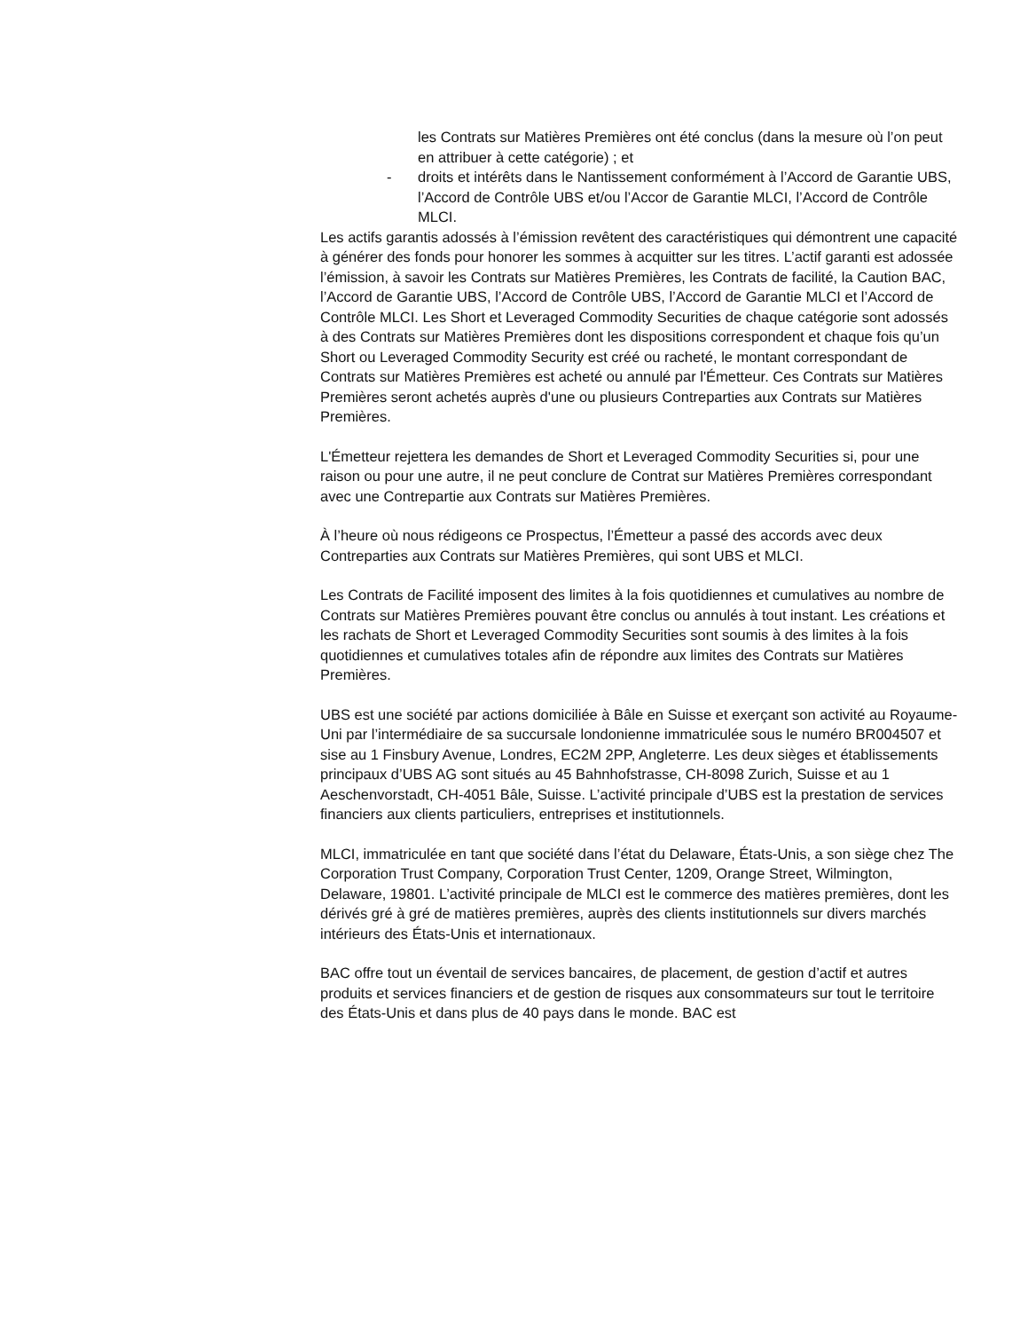les Contrats sur Matières Premières ont été conclus (dans la mesure où l’on peut en attribuer à cette catégorie) ; et
- droits et intérêts dans le Nantissement conformément à l’Accord de Garantie UBS, l’Accord de Contrôle UBS et/ou l’Accor de Garantie MLCI, l’Accord de Contrôle MLCI.
Les actifs garantis adossés à l’émission revêtent des caractéristiques qui démontrent une capacité à générer des fonds pour honorer les sommes à acquitter sur les titres. L’actif garanti est adossée l’émission, à savoir les Contrats sur Matières Premières, les Contrats de facilité, la Caution BAC, l’Accord de Garantie UBS, l’Accord de Contrôle UBS, l’Accord de Garantie MLCI et l’Accord de Contrôle MLCI. Les Short et Leveraged Commodity Securities de chaque catégorie sont adossés à des Contrats sur Matières Premières dont les dispositions correspondent et chaque fois qu’un Short ou Leveraged Commodity Security est créé ou racheté, le montant correspondant de Contrats sur Matières Premières est acheté ou annulé par l'Émetteur. Ces Contrats sur Matières Premières seront achetés auprès d'une ou plusieurs Contreparties aux Contrats sur Matières Premières.
L'Émetteur rejettera les demandes de Short et Leveraged Commodity Securities si, pour une raison ou pour une autre, il ne peut conclure de Contrat sur Matières Premières correspondant avec une Contrepartie aux Contrats sur Matières Premières.
À l’heure où nous rédigeons ce Prospectus, l’Émetteur a passé des accords avec deux Contreparties aux Contrats sur Matières Premières, qui sont UBS et MLCI.
Les Contrats de Facilité imposent des limites à la fois quotidiennes et cumulatives au nombre de Contrats sur Matières Premières pouvant être conclus ou annulés à tout instant. Les créations et les rachats de Short et Leveraged Commodity Securities sont soumis à des limites à la fois quotidiennes et cumulatives totales afin de répondre aux limites des Contrats sur Matières Premières.
UBS est une société par actions domiciliée à Bâle en Suisse et exerçant son activité au Royaume-Uni par l’intermédiaire de sa succursale londonienne immatriculée sous le numéro BR004507 et sise au 1 Finsbury Avenue, Londres, EC2M 2PP, Angleterre. Les deux sièges et établissements principaux d’UBS AG sont situés au 45 Bahnhofstrasse, CH-8098 Zurich, Suisse et au 1 Aeschenvorstadt, CH-4051 Bâle, Suisse. L’activité principale d’UBS est la prestation de services financiers aux clients particuliers, entreprises et institutionnels.
MLCI, immatriculée en tant que société dans l’état du Delaware, États-Unis, a son siège chez The Corporation Trust Company, Corporation Trust Center, 1209, Orange Street, Wilmington, Delaware, 19801. L’activité principale de MLCI est le commerce des matières premières, dont les dérivés gré à gré de matières premières, auprès des clients institutionnels sur divers marchés intérieurs des États-Unis et internationaux.
BAC offre tout un éventail de services bancaires, de placement, de gestion d’actif et autres produits et services financiers et de gestion de risques aux consommateurs sur tout le territoire des États-Unis et dans plus de 40 pays dans le monde. BAC est